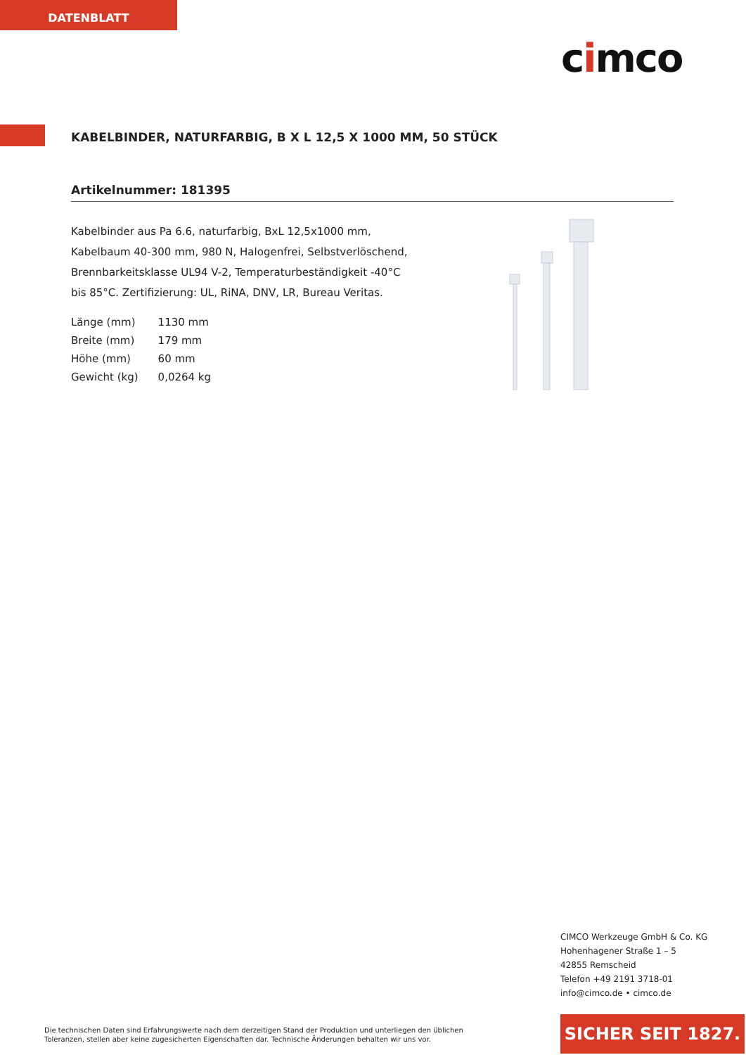DATENBLATT
cimco
KABELBINDER, NATURFARBIG, B X L 12,5 X 1000 MM, 50 STÜCK
Artikelnummer: 181395
Kabelbinder aus Pa 6.6, naturfarbig, BxL 12,5x1000 mm, Kabelbaum 40-300 mm, 980 N, Halogenfrei, Selbstverlöschend, Brennbarkeitsklasse UL94 V-2, Temperaturbeständigkeit -40°C bis 85°C. Zertifizierung: UL, RiNA, DNV, LR, Bureau Veritas.
| Länge (mm) | 1130 mm |
| Breite (mm) | 179 mm |
| Höhe (mm) | 60 mm |
| Gewicht (kg) | 0,0264 kg |
CIMCO Werkzeuge GmbH & Co. KG
Hohenhagener Straße 1 – 5
42855 Remscheid
Telefon +49 2191 3718-01
info@cimco.de • cimco.de
Die technischen Daten sind Erfahrungswerte nach dem derzeitigen Stand der Produktion und unterliegen den üblichen Toleranzen, stellen aber keine zugesicherten Eigenschaften dar. Technische Änderungen behalten wir uns vor.
SICHER SEIT 1827.